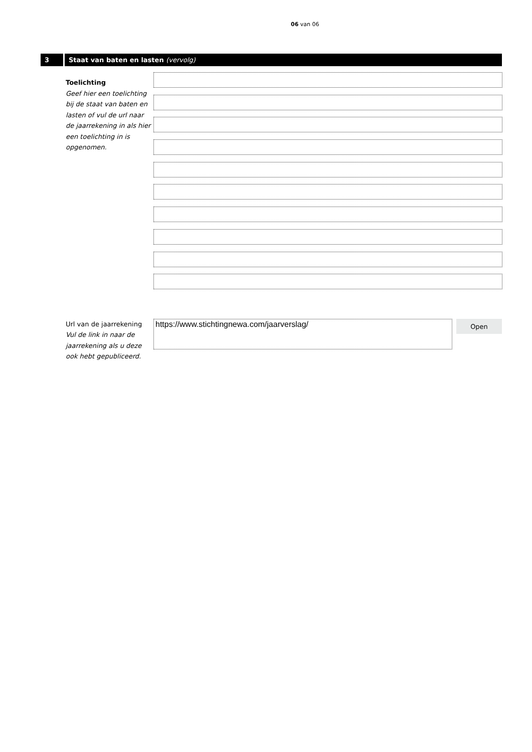06 van 06
3
Staat van baten en lasten (vervolg)
Toelichting
Geef hier een toelichting bij de staat van baten en lasten of vul de url naar de jaarrekening in als hier een toelichting in is opgenomen.
Url van de jaarrekening
Vul de link in naar de jaarrekening als u deze ook hebt gepubliceerd.
https://www.stichtingnewa.com/jaarverslag/
Open